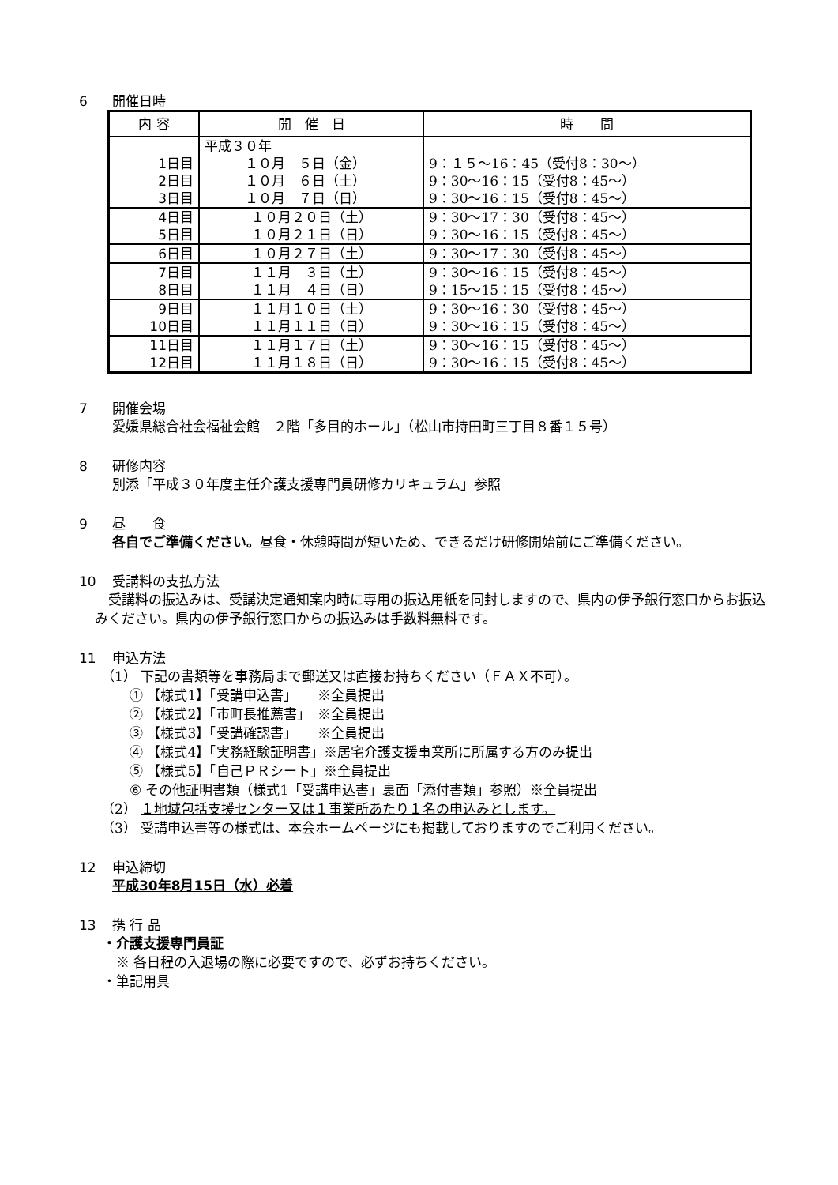6 開催日時
| 内 容 | 開 催 日 | 時 間 |
| --- | --- | --- |
| 1日目 2日目 3日目 | 平成３０年 １０月 ５日（金） １０月 ６日（土） １０月 ７日（日） | 9：１５～16：45（受付8：30～） 9：30～16：15（受付8：45～） 9：30～16：15（受付8：45～） |
| 4日目 5日目 | １０月２０日（土） １０月２１日（日） | 9：30～17：30（受付8：45～） 9：30～16：15（受付8：45～） |
| 6日目 | １０月２７日（土） | 9：30～17：30（受付8：45～） |
| 7日目 8日目 | １１月 ３日（土） １１月 ４日（日） | 9：30～16：15（受付8：45～） 9：15～15：15（受付8：45～） |
| 9日目 10日目 | １１月１０日（土） １１月１１日（日） | 9：30～16：30（受付8：45～） 9：30～16：15（受付8：45～） |
| 11日目 12日目 | １１月１７日（土） １１月１８日（日） | 9：30～16：15（受付8：45～） 9：30～16：15（受付8：45～） |
7 開催会場
愛媛県総合社会福祉会館　２階「多目的ホール」（松山市持田町三丁目８番１５号）
8 研修内容
別添「平成３０年度主任介護支援専門員研修カリキュラム」参照
9 昼　　食
各自でご準備ください。昼食・休憩時間が短いため、できるだけ研修開始前にご準備ください。
10 受講料の支払方法
　受講料の振込みは、受講決定通知案内時に専用の振込用紙を同封しますので、県内の伊予銀行窓口からお振込みください。県内の伊予銀行窓口からの振込みは手数料無料です。
11 申込方法
（1） 下記の書類等を事務局まで郵送又は直接お持ちください（ＦＡＸ不可）。
① 【様式1】「受講申込書」　　※全員提出
② 【様式2】「市町長推薦書」　※全員提出
③ 【様式3】「受講確認書」　　※全員提出
④ 【様式4】「実務経験証明書」※居宅介護支援事業所に所属する方のみ提出
⑤ 【様式5】「自己ＰＲシート」※全員提出
⑥ その他証明書類（様式1「受講申込書」裏面「添付書類」参照）※全員提出
（2） １地域包括支援センター又は１事業所あたり１名の申込みとします。
（3） 受講申込書等の様式は、本会ホームページにも掲載しておりますのでご利用ください。
12 申込締切
平成30年8月15日（水）必着
13 携 行 品
・介護支援専門員証
　※ 各日程の入退場の際に必要ですので、必ずお持ちください。
・筆記用具